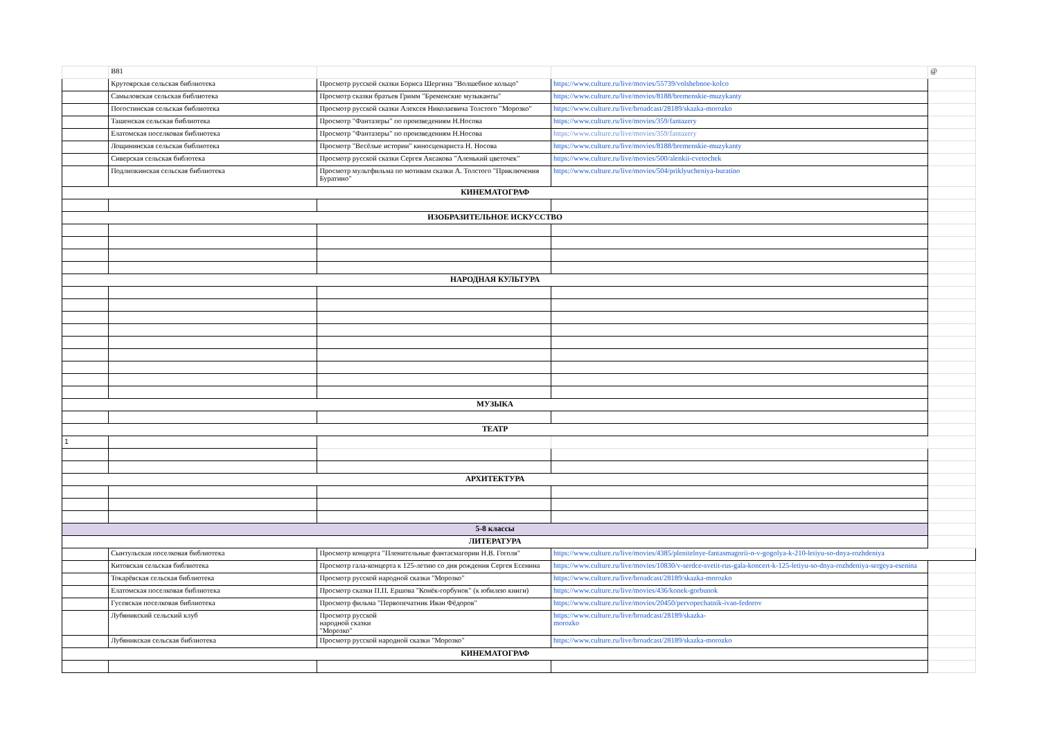| | B81 | | | @ |
| | Крутоярская сельская библиотека | Просмотр русской сказки Бориса Шергина "Волшебное кольцо" | https://www.culture.ru/live/movies/55739/volshebnoe-kolco | |
| | Самыловская сельская библиотека | Просмотр сказки братьев Гримм "Бременские музыканты" | https://www.culture.ru/live/movies/8188/bremenskie-muzykanty | |
| | Погостинская сельская библиотека | Просмотр русской сказки Алексея Николаевича Толстого "Морозко" | https://www.culture.ru/live/broadcast/28189/skazka-morozko | |
| | Ташенская сельская библиотека | Просмотр "Фантазеры" по произведениям Н.Носова | https://www.culture.ru/live/movies/359/fantazery | |
| | Елатомская поселковая библиотека | Просмотр "Фантазеры" по произведениям Н.Носова | https://www.culture.ru/live/movies/359/fantazery | |
| | Лощининская сельская библиотека | Просмотр "Весёлые истории" киносценариста Н. Носова | https://www.culture.ru/live/movies/8188/bremenskie-muzykanty | |
| | Сиверская сельская библотека | Просмотр русской сказки Сергея Аксакова "Аленький цветочек" | https://www.culture.ru/live/movies/500/alenkii-cvetochek | |
| | Подлипкинская сельская библиотека | Просмотр мультфильма по мотивам сказки А. Толстого "Приключения Буратино" | https://www.culture.ru/live/movies/504/priklyucheniya-buratino | |
| КИНЕМАТОГРАФ | | | | |
| ИЗОБРАЗИТЕЛЬНОЕ ИСКУССТВО | | | | |
| НАРОДНАЯ КУЛЬТУРА | | | | |
| МУЗЫКА | | | | |
| ТЕАТР | | | | |
| 1 | | | | |
| АРХИТЕКТУРА | | | | |
| 5-8 классы | | | | |
| ЛИТЕРАТУРА | | | | |
| | Сынтульская поселковая библиотека | Просмотр концерта "Пленительные фантасмагории Н.В. Гоголя" | https://www.culture.ru/live/movies/4385/plenitelnye-fantasmagorii-n-v-gogolya-k-210-letiyu-so-dnya-rozhdeniya | |
| | Китовская сельская библиотека | Просмотр гала-концерта к 125-летию со дня рождения Сергея Есенина | https://www.culture.ru/live/movies/10830/v-serdce-svetit-rus-gala-koncert-k-125-letiyu-so-dnya-rozhdeniya-sergeya-esenina | |
| | Токарёвская сельская библиотека | Просмотр русской народной сказки "Морозко" | https://www.culture.ru/live/broadcast/28189/skazka-morozko | |
| | Елатомская поселковая библиотека | Просмотр сказки П.П. Ершова "Конёк-горбунок" (к юбилею книги) | https://www.culture.ru/live/movies/436/konek-gorbunok | |
| | Гусевская поселковая библиотека | Просмотр фильма "Первопечатник Иван Фёдоров" | https://www.culture.ru/live/movies/20450/pervopechatnik-ivan-fedorov | |
| | Лубяникский сельский клуб | Просмотр русской народной сказки "Морозко" | https://www.culture.ru/live/broadcast/28189/skazka-morozko | |
| | Лубяникская сельская библиотека | Просмотр русской народной сказки "Морозко" | https://www.culture.ru/live/broadcast/28189/skazka-morozko | |
| КИНЕМАТОГРАФ | | | | |